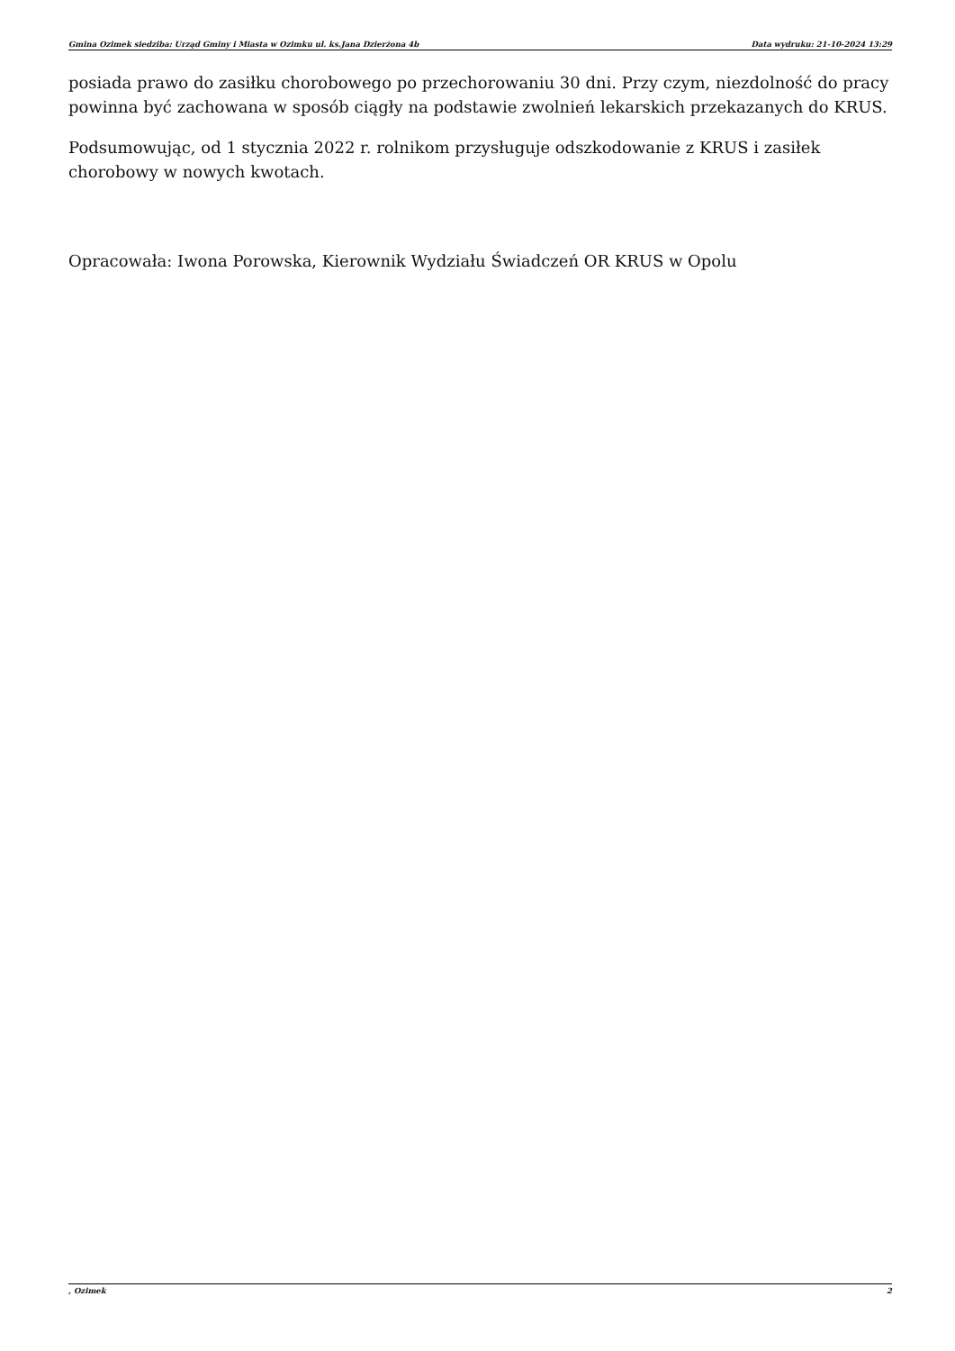Gmina Ozimek siedziba: Urząd Gminy i Miasta w Ozimku ul. ks.Jana Dzierżona 4b Data wydruku: 21-10-2024 13:29
posiada prawo do zasiłku chorobowego po przechorowaniu 30 dni. Przy czym, niezdolność do pracy powinna być zachowana w sposób ciągły na podstawie zwolnień lekarskich przekazanych do KRUS.
Podsumowując, od 1 stycznia 2022 r. rolnikom przysługuje odszkodowanie z KRUS i zasiłek chorobowy w nowych kwotach.
Opracowała: Iwona Porowska, Kierownik Wydziału Świadczeń OR KRUS w Opolu
, Ozimek 2